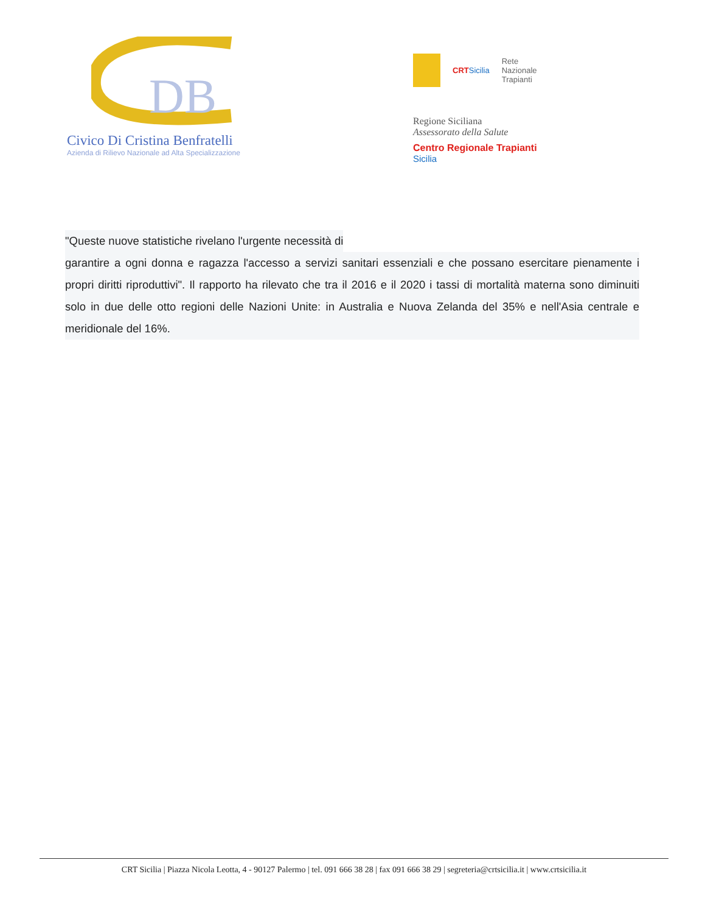DB
Civico Di Cristina Benfratelli
Azienda di Rilievo Nazionale ad Alta Specializzazione
CRTSicilia Rete
Nazionale
Trapianti
Regione Siciliana
Assessorato della Salute
Centro Regionale Trapianti
Sicilia
"Queste nuove statistiche rivelano l'urgente necessità di
garantire a ogni donna e ragazza l'accesso a servizi sanitari essenziali e che possano esercitare pienamente i propri diritti riproduttivi". Il rapporto ha rilevato che tra il 2016 e il 2020 i tassi di mortalità materna sono diminuiti solo in due delle otto regioni delle Nazioni Unite: in Australia e Nuova Zelanda del 35% e nell'Asia centrale e meridionale del 16%.
CRT Sicilia | Piazza Nicola Leotta, 4 - 90127 Palermo | tel. 091 666 38 28 | fax 091 666 38 29 | segreteria@crtsicilia.it | www.crtsicilia.it